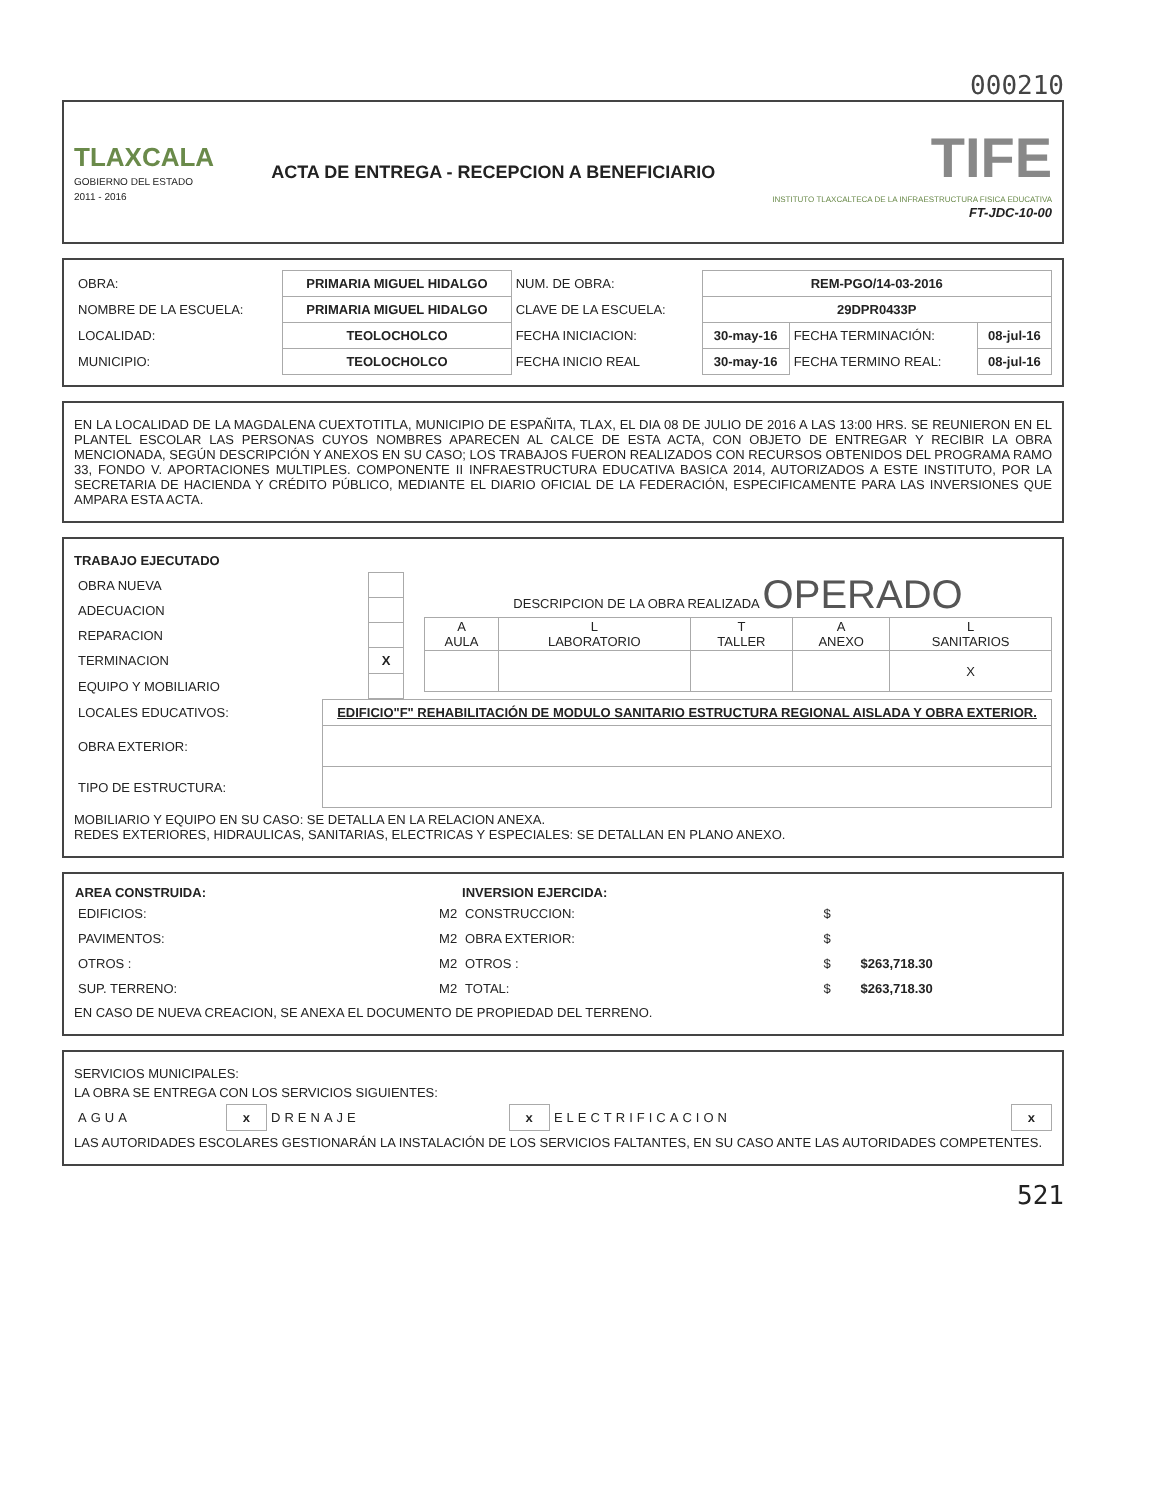000210
TLAXCALA
GOBIERNO DEL ESTADO
2011 - 2016
ACTA DE ENTREGA - RECEPCION A BENEFICIARIO
TIFE
INSTITUTO TLAXCALTECA DE LA INFRAESTRUCTURA FISICA EDUCATIVA
FT-JDC-10-00
| OBRA: | PRIMARIA MIGUEL HIDALGO | NUM. DE OBRA: | REM-PGO/14-03-2016 | | |
| NOMBRE DE LA ESCUELA: | PRIMARIA MIGUEL HIDALGO | CLAVE DE LA ESCUELA: | 29DPR0433P | | |
| LOCALIDAD: | TEOLOCHOLCO | FECHA INICIACION: | 30-may-16 | FECHA TERMINACIÓN: | 08-jul-16 |
| MUNICIPIO: | TEOLOCHOLCO | FECHA INICIO REAL | 30-may-16 | FECHA TERMINO REAL: | 08-jul-16 |
EN LA LOCALIDAD DE LA MAGDALENA CUEXTOTITLA, MUNICIPIO DE ESPAÑITA, TLAX, EL DIA 08 DE JULIO DE 2016 A LAS 13:00 HRS. SE REUNIERON EN EL PLANTEL ESCOLAR LAS PERSONAS CUYOS NOMBRES APARECEN AL CALCE DE ESTA ACTA, CON OBJETO DE ENTREGAR Y RECIBIR LA OBRA MENCIONADA, SEGÚN DESCRIPCIÓN Y ANEXOS EN SU CASO; LOS TRABAJOS FUERON REALIZADOS CON RECURSOS OBTENIDOS DEL PROGRAMA RAMO 33, FONDO V. APORTACIONES MULTIPLES. COMPONENTE II INFRAESTRUCTURA EDUCATIVA BASICA 2014, AUTORIZADOS A ESTE INSTITUTO, POR LA SECRETARIA DE HACIENDA Y CRÉDITO PÚBLICO, MEDIANTE EL DIARIO OFICIAL DE LA FEDERACIÓN, ESPECIFICAMENTE PARA LAS INVERSIONES QUE AMPARA ESTA ACTA.
TRABAJO EJECUTADO
| OBRA NUEVA | |
| ADECUACION | |
| REPARACION | |
| TERMINACION | X |
| EQUIPO Y MOBILIARIO | |
DESCRIPCION DE LA OBRA REALIZADA OPERADO
| A AULA | L LABORATORIO | T TALLER | A ANEXO | L SANITARIOS |
| --- | --- | --- | --- | --- |
| | | | | X |
| LOCALES EDUCATIVOS: | EDIFICIO"F" REHABILITACIÓN DE MODULO SANITARIO ESTRUCTURA REGIONAL AISLADA Y OBRA EXTERIOR. |
| OBRA EXTERIOR: | |
| TIPO DE ESTRUCTURA: | |
MOBILIARIO Y EQUIPO EN SU CASO: SE DETALLA EN LA RELACION ANEXA.
REDES EXTERIORES, HIDRAULICAS, SANITARIAS, ELECTRICAS Y ESPECIALES: SE DETALLAN EN PLANO ANEXO.
| AREA CONSTRUIDA: | | INVERSION EJERCIDA: | | |
| EDIFICIOS: | M2 | CONSTRUCCION: | $ | |
| PAVIMENTOS: | M2 | OBRA EXTERIOR: | $ | |
| OTROS : | M2 | OTROS : | $ | $263,718.30 |
| SUP. TERRENO: | M2 | TOTAL: | $ | $263,718.30 |
EN CASO DE NUEVA CREACION, SE ANEXA EL DOCUMENTO DE PROPIEDAD DEL TERRENO.
SERVICIOS MUNICIPALES:
LA OBRA SE ENTREGA CON LOS SERVICIOS SIGUIENTES:
| AGUA | x | DRENAJE | x | ELECTRIFICACION | x |
LAS AUTORIDADES ESCOLARES GESTIONARÁN LA INSTALACIÓN DE LOS SERVICIOS FALTANTES, EN SU CASO ANTE LAS AUTORIDADES COMPETENTES.
521